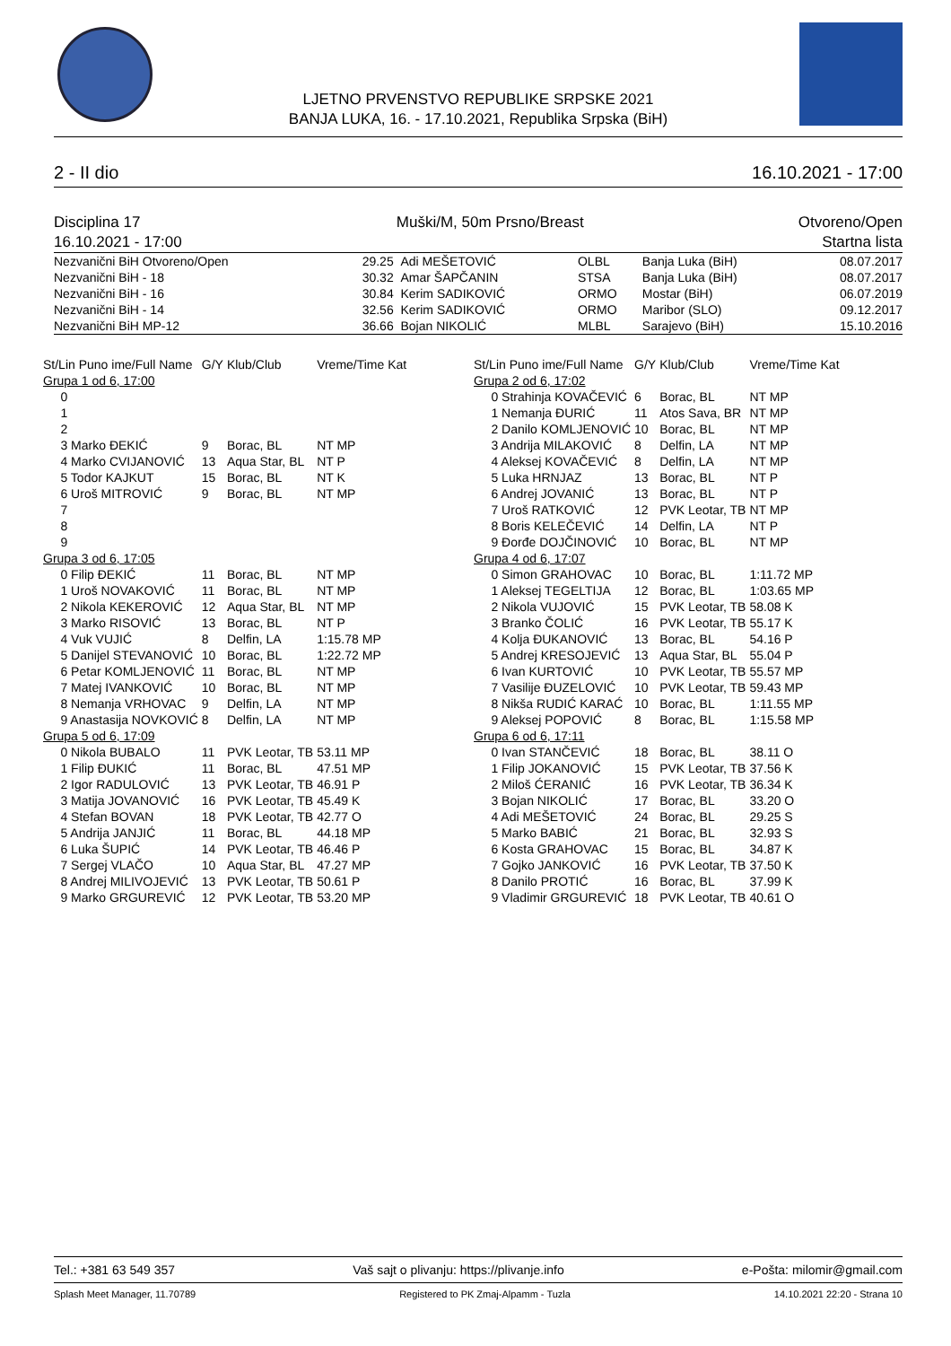LJETNO PRVENSTVO REPUBLIKE SRPSKE 2021
BANJA LUKA, 16. - 17.10.2021, Republika Srpska (BiH)
2 - II dio 16.10.2021 - 17:00
Disciplina 17
16.10.2021 - 17:00 Muški/M, 50m Prsno/Breast Otvoreno/Open
Startna lista
| Nezvanični BiH Otvoreno/Open | 29.25 | Adi MEŠETOVIĆ | OLBL | Banja Luka (BiH) | 08.07.2017 |
| Nezvanični BiH - 18 | 30.32 | Amar ŠAPČANIN | STSA | Banja Luka (BiH) | 08.07.2017 |
| Nezvanični BiH - 16 | 30.84 | Kerim SADIKOVIĆ | ORMO | Mostar (BiH) | 06.07.2019 |
| Nezvanični BiH - 14 | 32.56 | Kerim SADIKOVIĆ | ORMO | Maribor (SLO) | 09.12.2017 |
| Nezvanični BiH MP-12 | 36.66 | Bojan NIKOLIĆ | MLBL | Sarajevo (BiH) | 15.10.2016 |
| St/Lin Puno ime/Full Name | G/Y | Klub/Club | Vreme/Time Kat |
| --- | --- | --- | --- |
| Grupa 1 od 6, 17:00 | | | |
| 0 | | | |
| 1 | | | |
| 2 | | | |
| 3 Marko ĐEKIĆ | 9 | Borac, BL | NT MP |
| 4 Marko CVIJANOVIĆ | 13 | Aqua Star, BL | NT P |
| 5 Todor KAJKUT | 15 | Borac, BL | NT K |
| 6 Uroš MITROVIĆ | 9 | Borac, BL | NT MP |
| 7 | | | |
| 8 | | | |
| 9 | | | |
| Grupa 3 od 6, 17:05 | | | |
| 0 Filip ĐEKIĆ | 11 | Borac, BL | NT MP |
| 1 Uroš NOVAKOVIĆ | 11 | Borac, BL | NT MP |
| 2 Nikola KEKEROVIĆ | 12 | Aqua Star, BL | NT MP |
| 3 Marko RISOVIĆ | 13 | Borac, BL | NT P |
| 4 Vuk VUJIĆ | 8 | Delfin, LA | 1:15.78 MP |
| 5 Danijel STEVANOVIĆ | 10 | Borac, BL | 1:22.72 MP |
| 6 Petar KOMLJENOVIĆ | 11 | Borac, BL | NT MP |
| 7 Matej IVANKOVIĆ | 10 | Borac, BL | NT MP |
| 8 Nemanja VRHOVAC | 9 | Delfin, LA | NT MP |
| 9 Anastasija NOVKOVIĆ | 8 | Delfin, LA | NT MP |
| Grupa 5 od 6, 17:09 | | | |
| 0 Nikola BUBALO | 11 | PVK Leotar, TB | 53.11 MP |
| 1 Filip ĐUKIĆ | 11 | Borac, BL | 47.51 MP |
| 2 Igor RADULOVIĆ | 13 | PVK Leotar, TB | 46.91 P |
| 3 Matija JOVANOVIĆ | 16 | PVK Leotar, TB | 45.49 K |
| 4 Stefan BOVAN | 18 | PVK Leotar, TB | 42.77 O |
| 5 Andrija JANJIĆ | 11 | Borac, BL | 44.18 MP |
| 6 Luka ŠUPIĆ | 14 | PVK Leotar, TB | 46.46 P |
| 7 Sergej VLAČO | 10 | Aqua Star, BL | 47.27 MP |
| 8 Andrej MILIVOJEVIĆ | 13 | PVK Leotar, TB | 50.61 P |
| 9 Marko GRGUREVIĆ | 12 | PVK Leotar, TB | 53.20 MP |
| St/Lin Puno ime/Full Name | G/Y | Klub/Club | Vreme/Time Kat |
| --- | --- | --- | --- |
| Grupa 2 od 6, 17:02 | | | |
| 0 Strahinja KOVAČEVIĆ | 6 | Borac, BL | NT MP |
| 1 Nemanja ĐURIĆ | 11 | Atos Sava, BR | NT MP |
| 2 Danilo KOMLJENOVIĆ | 10 | Borac, BL | NT MP |
| 3 Andrija MILAKOVIĆ | 8 | Delfin, LA | NT MP |
| 4 Aleksej KOVAČEVIĆ | 8 | Delfin, LA | NT MP |
| 5 Luka HRNJAZ | 13 | Borac, BL | NT P |
| 6 Andrej JOVANIĆ | 13 | Borac, BL | NT P |
| 7 Uroš RATKOVIĆ | 12 | PVK Leotar, TB | NT MP |
| 8 Boris KELEČEVIĆ | 14 | Delfin, LA | NT P |
| 9 Đorđe DOJČINOVIĆ | 10 | Borac, BL | NT MP |
| Grupa 4 od 6, 17:07 | | | |
| 0 Simon GRAHOVAC | 10 | Borac, BL | 1:11.72 MP |
| 1 Aleksej TEGELTIJA | 12 | Borac, BL | 1:03.65 MP |
| 2 Nikola VUJOVIĆ | 15 | PVK Leotar, TB | 58.08 K |
| 3 Branko ČOLIĆ | 16 | PVK Leotar, TB | 55.17 K |
| 4 Kolja ĐUKANOVIĆ | 13 | Borac, BL | 54.16 P |
| 5 Andrej KRESOJEVIĆ | 13 | Aqua Star, BL | 55.04 P |
| 6 Ivan KURTOVIĆ | 10 | PVK Leotar, TB | 55.57 MP |
| 7 Vasilije ĐUZELOVIĆ | 10 | PVK Leotar, TB | 59.43 MP |
| 8 Nikša RUDIĆ KARAĆ | 10 | Borac, BL | 1:11.55 MP |
| 9 Aleksej POPOVIĆ | 8 | Borac, BL | 1:15.58 MP |
| Grupa 6 od 6, 17:11 | | | |
| 0 Ivan STANČEVIĆ | 18 | Borac, BL | 38.11 O |
| 1 Filip JOKANOVIĆ | 15 | PVK Leotar, TB | 37.56 K |
| 2 Miloš ĆERANIĆ | 16 | PVK Leotar, TB | 36.34 K |
| 3 Bojan NIKOLIĆ | 17 | Borac, BL | 33.20 O |
| 4 Adi MEŠETOVIĆ | 24 | Borac, BL | 29.25 S |
| 5 Marko BABIĆ | 21 | Borac, BL | 32.93 S |
| 6 Kosta GRAHOVAC | 15 | Borac, BL | 34.87 K |
| 7 Gojko JANKOVIĆ | 16 | PVK Leotar, TB | 37.50 K |
| 8 Danilo PROTIĆ | 16 | Borac, BL | 37.99 K |
| 9 Vladimir GRGUREVIĆ | 18 | PVK Leotar, TB | 40.61 O |
Tel.: +381 63 549 357 Vaš sajt o plivanju: https://plivanje.info e-Pošta: milomir@gmail.com
Splash Meet Manager, 11.70789 Registered to PK Zmaj-Alpamm - Tuzla 14.10.2021 22:20 - Strana 10